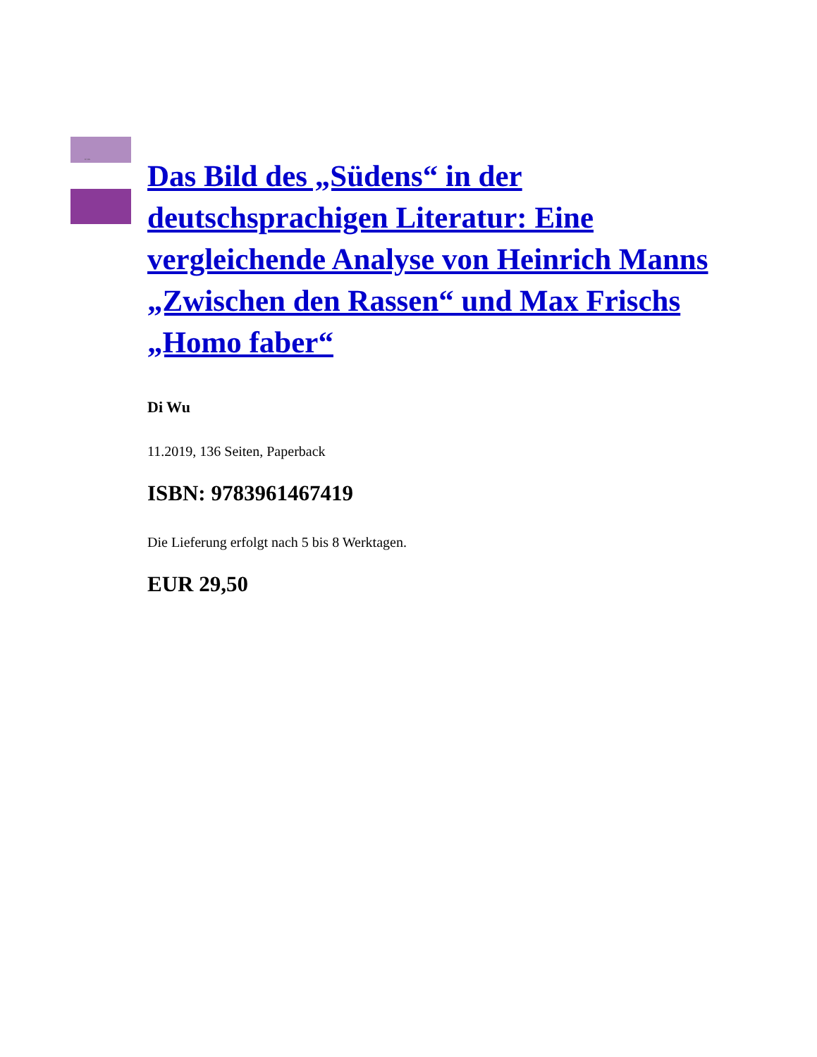Di Wu
Das Bild des „Südens“ in der deutschsprachigen Literatur: Eine vergleichende Analyse von Heinrich Manns „Zwischen den Rassen“ und Max Frischs „Homo faber“
Di Wu
11.2019, 136 Seiten, Paperback
ISBN: 9783961467419
Die Lieferung erfolgt nach 5 bis 8 Werktagen.
EUR 29,50